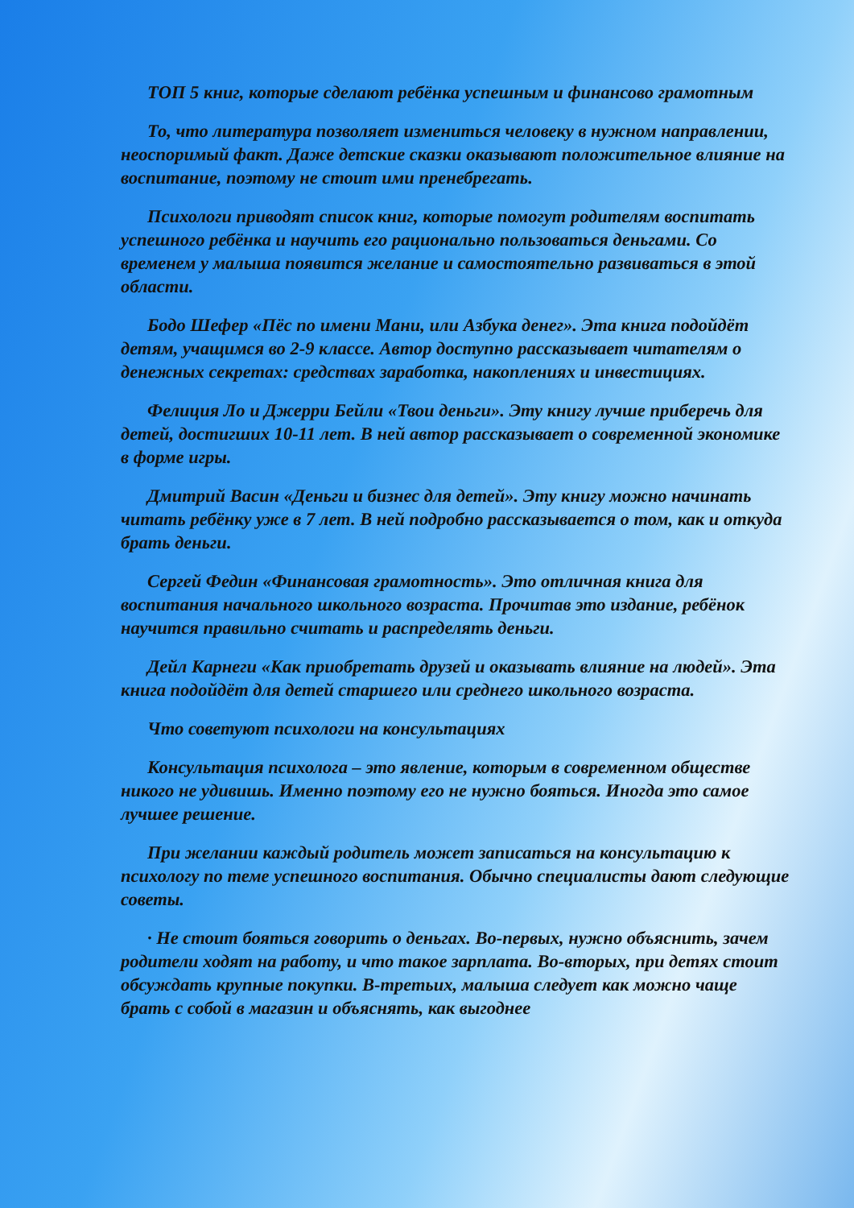ТОП 5 книг, которые сделают ребёнка успешным и финансово грамотным
То, что литература позволяет измениться человеку в нужном направлении, неоспоримый факт. Даже детские сказки оказывают положительное влияние на воспитание, поэтому не стоит ими пренебрегать.
Психологи приводят список книг, которые помогут родителям воспитать успешного ребёнка и научить его рационально пользоваться деньгами. Со временем у малыша появится желание и самостоятельно развиваться в этой области.
Бодо Шефер «Пёс по имени Мани, или Азбука денег». Эта книга подойдёт детям, учащимся во 2-9 классе. Автор доступно рассказывает читателям о денежных секретах: средствах заработка, накоплениях и инвестициях.
Фелиция Ло и Джерри Бейли «Твои деньги». Эту книгу лучше приберечь для детей, достигших 10-11 лет. В ней автор рассказывает о современной экономике в форме игры.
Дмитрий Васин «Деньги и бизнес для детей». Эту книгу можно начинать читать ребёнку уже в 7 лет. В ней подробно рассказывается о том, как и откуда брать деньги.
Сергей Федин «Финансовая грамотность». Это отличная книга для воспитания начального школьного возраста. Прочитав это издание, ребёнок научится правильно считать и распределять деньги.
Дейл Карнеги «Как приобретать друзей и оказывать влияние на людей». Эта книга подойдёт для детей старшего или среднего школьного возраста.
Что советуют психологи на консультациях
Консультация психолога – это явление, которым в современном обществе никого не удивишь. Именно поэтому его не нужно бояться. Иногда это самое лучшее решение.
При желании каждый родитель может записаться на консультацию к психологу по теме успешного воспитания. Обычно специалисты дают следующие советы.
· Не стоит бояться говорить о деньгах. Во-первых, нужно объяснить, зачем родители ходят на работу, и что такое зарплата. Во-вторых, при детях стоит обсуждать крупные покупки. В-третьих, малыша следует как можно чаще брать с собой в магазин и объяснять, как выгоднее